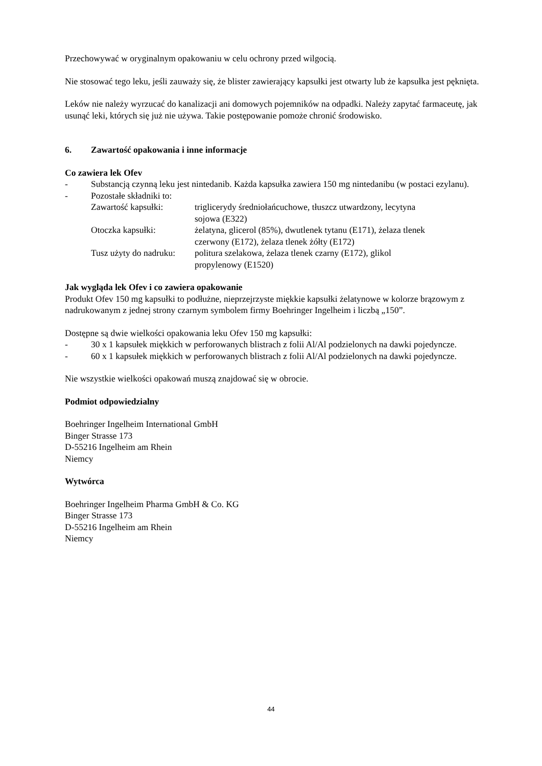Przechowywać w oryginalnym opakowaniu w celu ochrony przed wilgocią.
Nie stosować tego leku, jeśli zauważy się, że blister zawierający kapsułki jest otwarty lub że kapsułka jest pęknięta.
Leków nie należy wyrzucać do kanalizacji ani domowych pojemników na odpadki. Należy zapytać farmaceutę, jak usunąć leki, których się już nie używa. Takie postępowanie pomoże chronić środowisko.
6. Zawartość opakowania i inne informacje
Co zawiera lek Ofev
- Substancją czynną leku jest nintedanib. Każda kapsułka zawiera 150 mg nintedanibu (w postaci ezylanu).
- Pozostałe składniki to:
| Zawartość kapsułki: | triglicerydy średniołańcuchowe, tłuszcz utwardzony, lecytyna sojowa (E322) |
| Otoczka kapsułki: | żelatyna, glicerol (85%), dwutlenek tytanu (E171), żelaza tlenek czerwony (E172), żelaza tlenek żółty (E172) |
| Tusz użyty do nadruku: | politura szelakowa, żelaza tlenek czarny (E172), glikol propylenowy (E1520) |
Jak wygląda lek Ofev i co zawiera opakowanie
Produkt Ofev 150 mg kapsułki to podłużne, nieprzejrzyste miękkie kapsułki żelatynowe w kolorze brązowym z nadrukowanym z jednej strony czarnym symbolem firmy Boehringer Ingelheim i liczbą „150”.
Dostępne są dwie wielkości opakowania leku Ofev 150 mg kapsułki:
- 30 x 1 kapsułek miękkich w perforowanych blistrach z folii Al/Al podzielonych na dawki pojedyncze.
- 60 x 1 kapsułek miękkich w perforowanych blistrach z folii Al/Al podzielonych na dawki pojedyncze.
Nie wszystkie wielkości opakowań muszą znajdować się w obrocie.
Podmiot odpowiedzialny
Boehringer Ingelheim International GmbH
Binger Strasse 173
D-55216 Ingelheim am Rhein
Niemcy
Wytwórca
Boehringer Ingelheim Pharma GmbH & Co. KG
Binger Strasse 173
D-55216 Ingelheim am Rhein
Niemcy
44